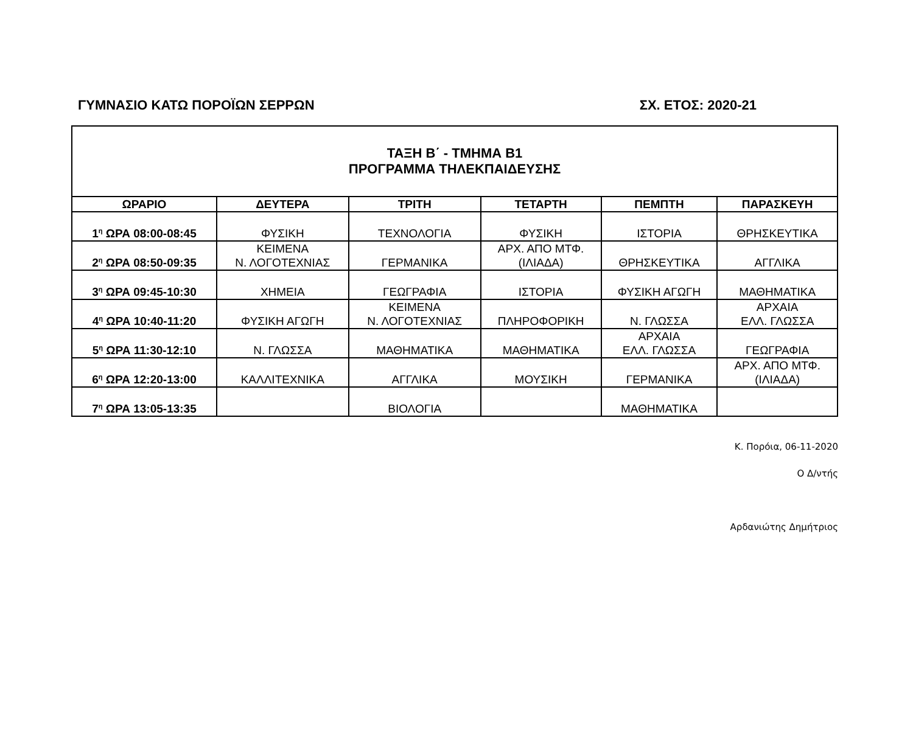ΓΥΜΝΑΣΙΟ ΚΑΤΩ ΠΟΡΟΪΩΝ ΣΕΡΡΩΝ ΣΧ. ΕΤΟΣ: 2020-21
| ΤΑΞΗ Β΄ - ΤΜΗΜΑ Β1 ΠΡΟΓΡΑΜΜΑ ΤΗΛΕΚΠΑΙΔΕΥΣΗΣ | | | | | |
| ΩΡΑΡΙΟ | ΔΕΥΤΕΡΑ | ΤΡΙΤΗ | ΤΕΤΑΡΤΗ | ΠΕΜΠΤΗ | ΠΑΡΑΣΚΕΥΗ |
| 1<sup>η</sup> ΩΡΑ 08:00-08:45 | ΦΥΣΙΚΗ | ΤΕΧΝΟΛΟΓΙΑ | ΦΥΣΙΚΗ | ΙΣΤΟΡΙΑ | ΘΡΗΣΚΕΥΤΙΚΑ |
| 2<sup>η</sup> ΩΡΑ 08:50-09:35 | ΚΕΙΜΕΝΑ Ν. ΛΟΓΟΤΕΧΝΙΑΣ | ΓΕΡΜΑΝΙΚΑ | ΑΡΧ. ΑΠΟ ΜΤΦ. (ΙΛΙΑΔΑ) | ΘΡΗΣΚΕΥΤΙΚΑ | ΑΓΓΛΙΚΑ |
| 3<sup>η</sup> ΩΡΑ 09:45-10:30 | ΧΗΜΕΙΑ | ΓΕΩΓΡΑΦΙΑ | ΙΣΤΟΡΙΑ | ΦΥΣΙΚΗ ΑΓΩΓΗ | ΜΑΘΗΜΑΤΙΚΑ |
| 4<sup>η</sup> ΩΡΑ 10:40-11:20 | ΦΥΣΙΚΗ ΑΓΩΓΗ | ΚΕΙΜΕΝΑ Ν. ΛΟΓΟΤΕΧΝΙΑΣ | ΠΛΗΡΟΦΟΡΙΚΗ | Ν. ΓΛΩΣΣΑ | ΑΡΧΑΙΑ ΕΛΛ. ΓΛΩΣΣΑ |
| 5<sup>η</sup> ΩΡΑ 11:30-12:10 | Ν. ΓΛΩΣΣΑ | ΜΑΘΗΜΑΤΙΚΑ | ΜΑΘΗΜΑΤΙΚΑ | ΑΡΧΑΙΑ ΕΛΛ. ΓΛΩΣΣΑ | ΓΕΩΓΡΑΦΙΑ |
| 6<sup>η</sup> ΩΡΑ 12:20-13:00 | ΚΑΛΛΙΤΕΧΝΙΚΑ | ΑΓΓΛΙΚΑ | ΜΟΥΣΙΚΗ | ΓΕΡΜΑΝΙΚΑ | ΑΡΧ. ΑΠΟ ΜΤΦ. (ΙΛΙΑΔΑ) |
| 7<sup>η</sup> ΩΡΑ 13:05-13:35 | | ΒΙΟΛΟΓΙΑ | | ΜΑΘΗΜΑΤΙΚΑ | |
Κ. Πορόια, 06-11-2020
Ο Δ/ντής
Αρδανιώτης Δημήτριος